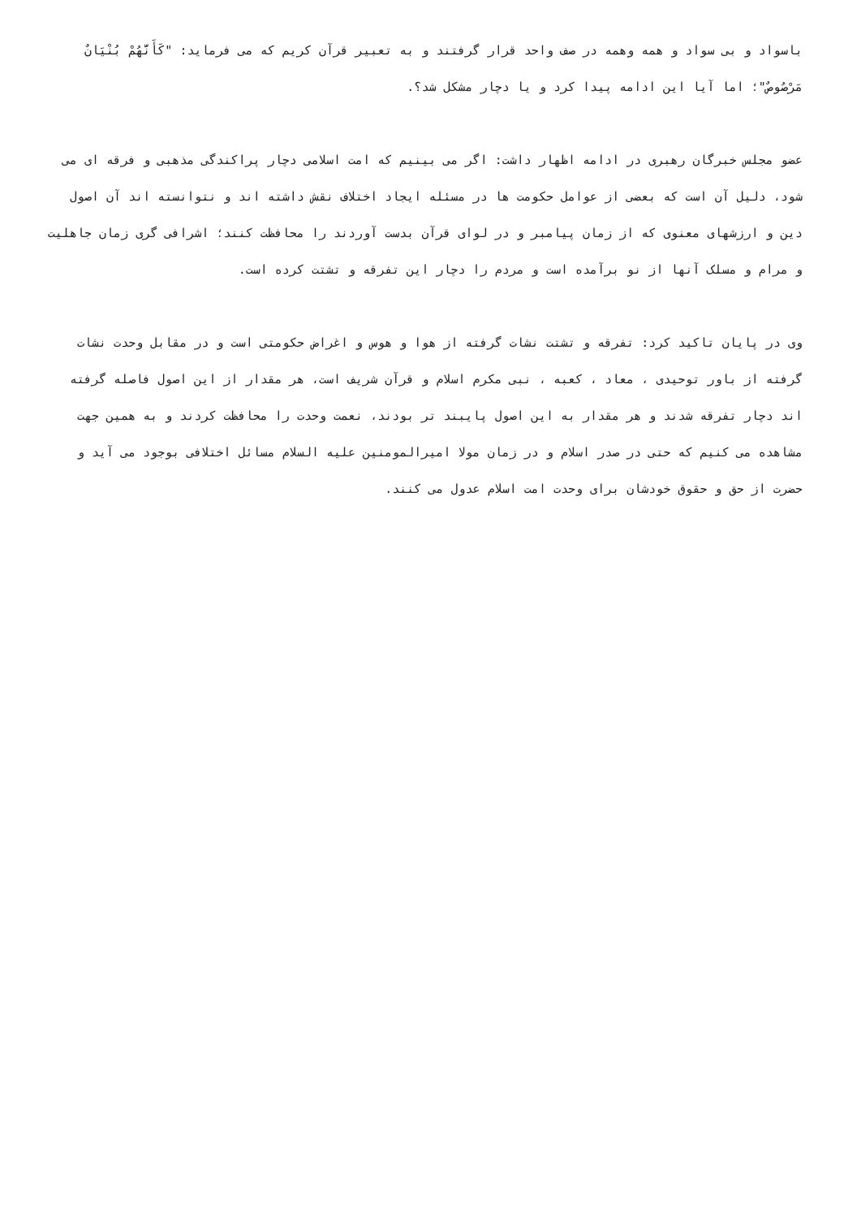باسواد و بی سواد و همه وهمه در صف واحد قرار گرفتند و به تعبیر قرآن کریم که می فرماید: "كَأَنَّهُمْ بُنْيَانٌ مَرْصُوصٌ"؛ اما آیا این ادامه پیدا کرد و یا دچار مشکل شد؟.
عضو مجلس خبرگان رهبری در ادامه اظهار داشت: اگر می بینیم که امت اسلامی دچار پراکندگی مذهبی و فرقه ای می شود، دلیل آن است که بعضی از عوامل حکومت ها در مسئله ایجاد اختلاف نقش داشته اند و نتوانسته اند آن اصول دین و ارزشهای معنوی که از زمان پیامبر و در لوای قرآن بدست آوردند را محافظت کنند؛ اشرافی گری زمان جاهلیت و مرام و مسلک آنها از نو برآمده است و مردم را دچار این تفرقه و تشتت کرده است.
وی در پایان تاکید کرد: تفرقه و تشتت نشات گرفته از هوا و هوس و اغراض حکومتی است و در مقابل وحدت نشات گرفته از باور توحیدی ، معاد ، کعبه ، نبی مکرم اسلام و قرآن شریف است، هر مقدار از این اصول فاصله گرفته اند دچار تفرقه شدند و هر مقدار به این اصول پایبند تر بودند، نعمت وحدت را محافظت کردند و به همین جهت مشاهده می کنیم که حتی در صدر اسلام و در زمان مولا امیرالمومنین علیه السلام مسائل اختلافی بوجود می آید و حضرت از حق و حقوق خودشان برای وحدت امت اسلام عدول می کنند.